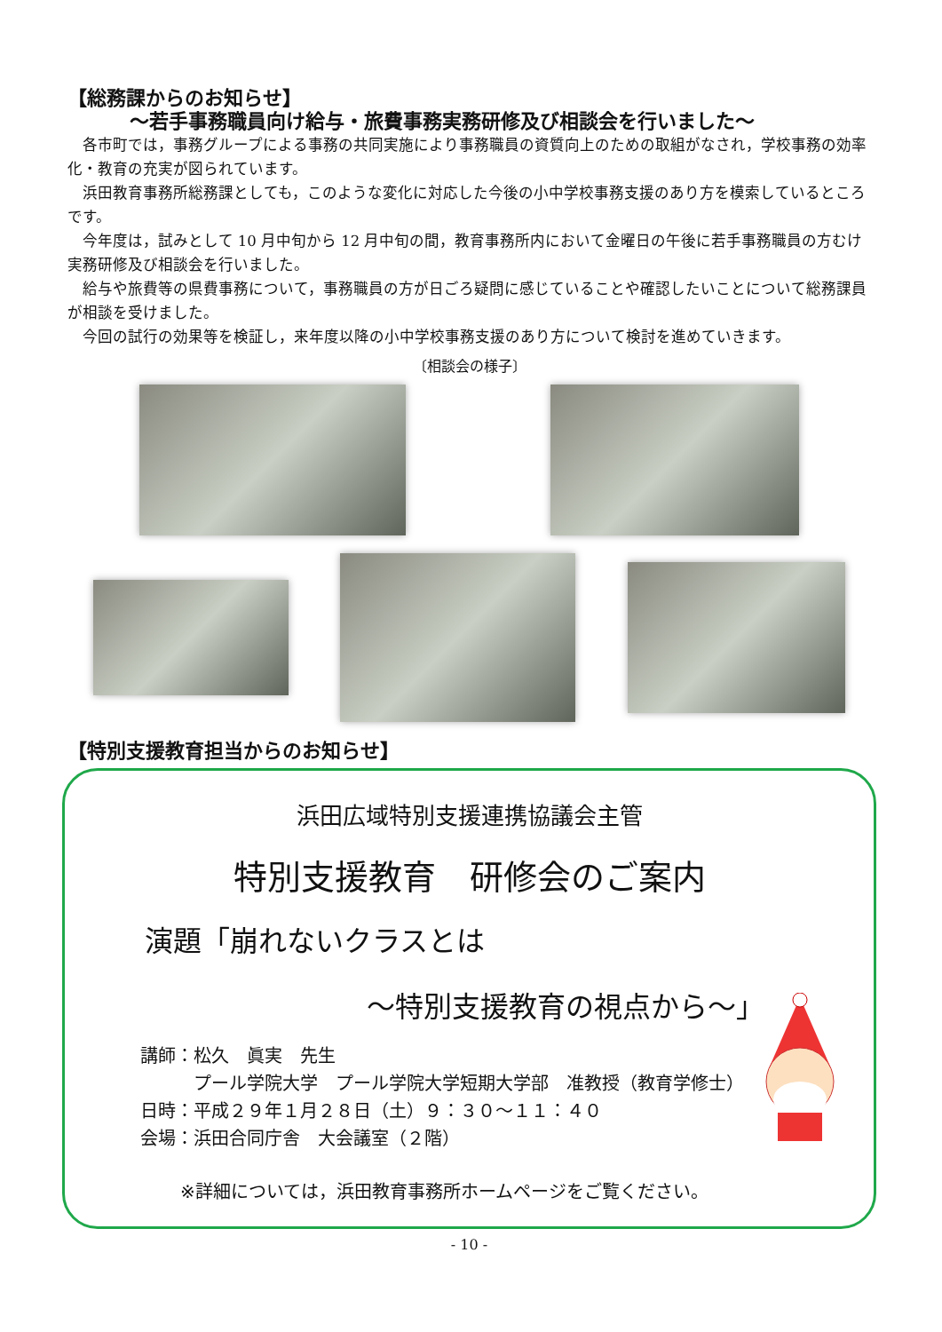【総務課からのお知らせ】
～若手事務職員向け給与・旅費事務実務研修及び相談会を行いました～
各市町では，事務グループによる事務の共同実施により事務職員の資質向上のための取組がなされ，学校事務の効率化・教育の充実が図られています。
浜田教育事務所総務課としても，このような変化に対応した今後の小中学校事務支援のあり方を模索しているところです。
今年度は，試みとして 10 月中旬から 12 月中旬の間，教育事務所内において金曜日の午後に若手事務職員の方むけ実務研修及び相談会を行いました。
給与や旅費等の県費事務について，事務職員の方が日ごろ疑問に感じていることや確認したいことについて総務課員が相談を受けました。
今回の試行の効果等を検証し，来年度以降の小中学校事務支援のあり方について検討を進めていきます。
〔相談会の様子〕
【特別支援教育担当からのお知らせ】
浜田広域特別支援連携協議会主管
特別支援教育　研修会のご案内
演題「崩れないクラスとは
～特別支援教育の視点から～」
講師：松久　眞実　先生
　　　プール学院大学　プール学院大学短期大学部　准教授（教育学修士）
日時：平成２９年１月２８日（土）９：３０～１１：４０
会場：浜田合同庁舎　大会議室（２階）
※詳細については，浜田教育事務所ホームページをご覧ください。
- 10 -